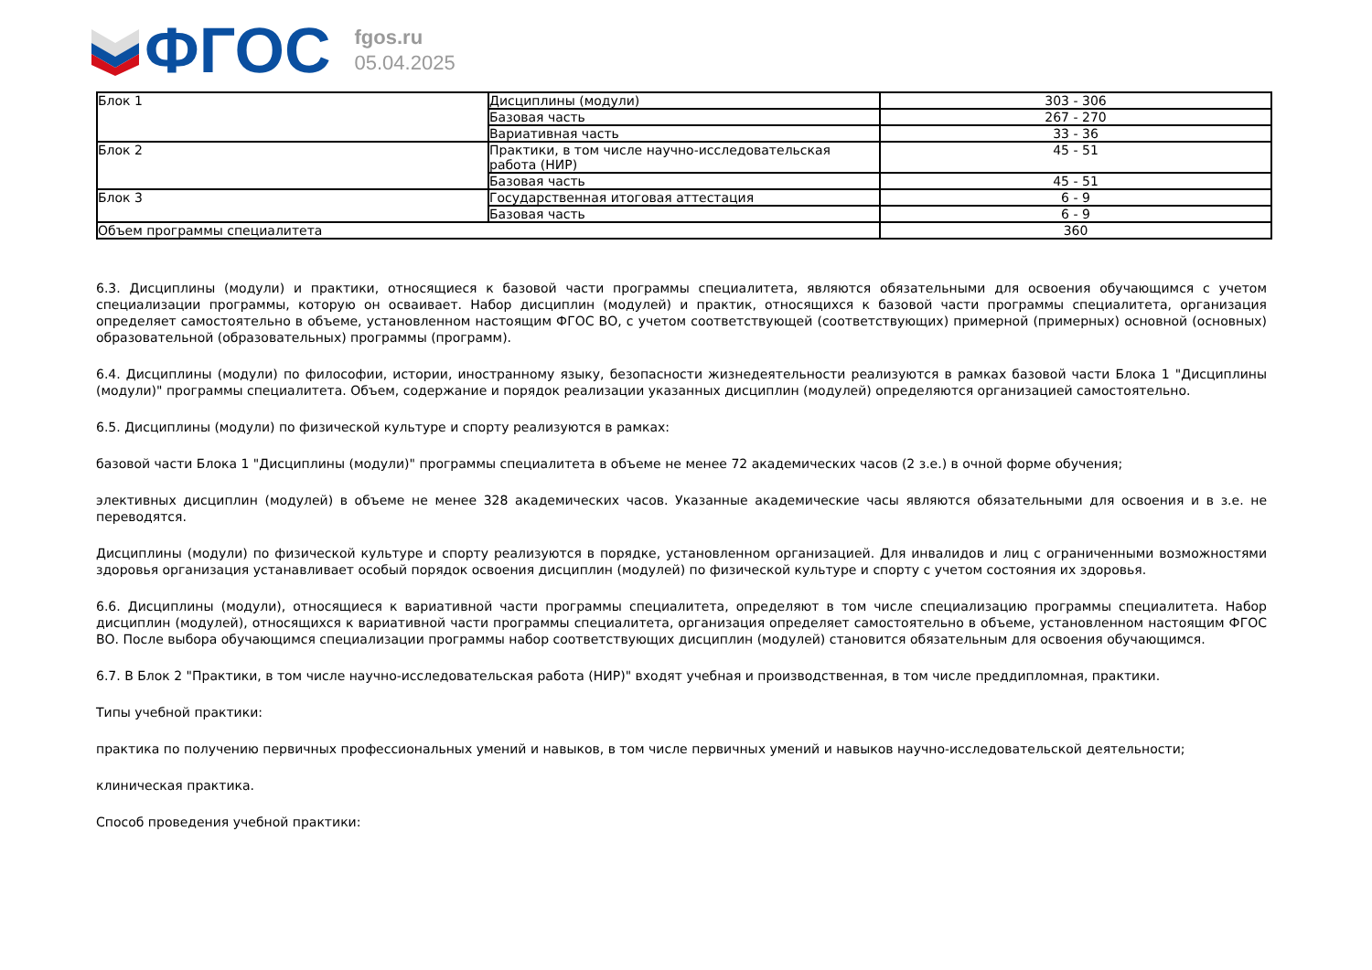ФГОС
fgos.ru
05.04.2025
| Блок 1 | Дисциплины (модули) | 303 - 306 |
| | Базовая часть | 267 - 270 |
| | Вариативная часть | 33 - 36 |
| Блок 2 | Практики, в том числе научно-исследовательская работа (НИР) | 45 - 51 |
| | Базовая часть | 45 - 51 |
| Блок 3 | Государственная итоговая аттестация | 6 - 9 |
| | Базовая часть | 6 - 9 |
| Объем программы специалитета | | 360 |
6.3. Дисциплины (модули) и практики, относящиеся к базовой части программы специалитета, являются обязательными для освоения обучающимся с учетом специализации программы, которую он осваивает. Набор дисциплин (модулей) и практик, относящихся к базовой части программы специалитета, организация определяет самостоятельно в объеме, установленном настоящим ФГОС ВО, с учетом соответствующей (соответствующих) примерной (примерных) основной (основных) образовательной (образовательных) программы (программ).
6.4. Дисциплины (модули) по философии, истории, иностранному языку, безопасности жизнедеятельности реализуются в рамках базовой части Блока 1 "Дисциплины (модули)" программы специалитета. Объем, содержание и порядок реализации указанных дисциплин (модулей) определяются организацией самостоятельно.
6.5. Дисциплины (модули) по физической культуре и спорту реализуются в рамках:
базовой части Блока 1 "Дисциплины (модули)" программы специалитета в объеме не менее 72 академических часов (2 з.е.) в очной форме обучения;
элективных дисциплин (модулей) в объеме не менее 328 академических часов. Указанные академические часы являются обязательными для освоения и в з.е. не переводятся.
Дисциплины (модули) по физической культуре и спорту реализуются в порядке, установленном организацией. Для инвалидов и лиц с ограниченными возможностями здоровья организация устанавливает особый порядок освоения дисциплин (модулей) по физической культуре и спорту с учетом состояния их здоровья.
6.6. Дисциплины (модули), относящиеся к вариативной части программы специалитета, определяют в том числе специализацию программы специалитета. Набор дисциплин (модулей), относящихся к вариативной части программы специалитета, организация определяет самостоятельно в объеме, установленном настоящим ФГОС ВО. После выбора обучающимся специализации программы набор соответствующих дисциплин (модулей) становится обязательным для освоения обучающимся.
6.7. В Блок 2 "Практики, в том числе научно-исследовательская работа (НИР)" входят учебная и производственная, в том числе преддипломная, практики.
Типы учебной практики:
практика по получению первичных профессиональных умений и навыков, в том числе первичных умений и навыков научно-исследовательской деятельности;
клиническая практика.
Способ проведения учебной практики: